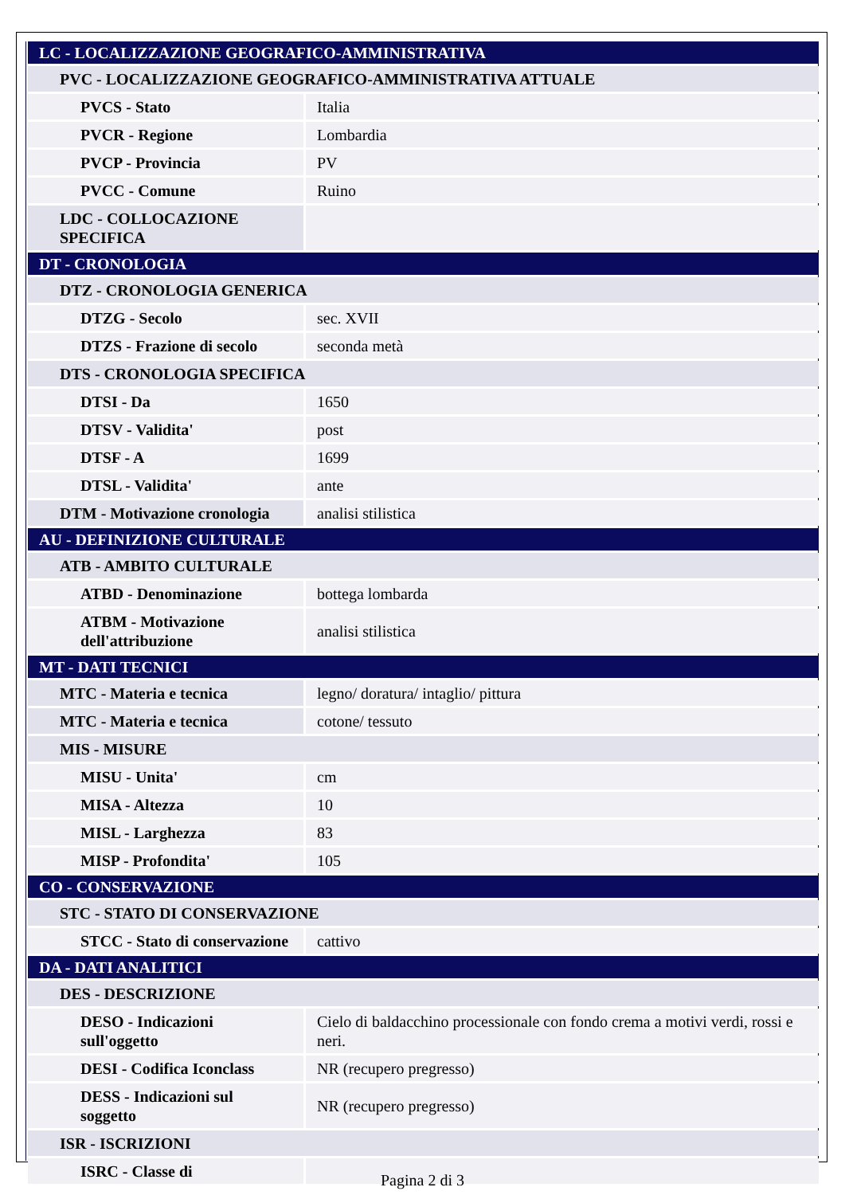| LC - LOCALIZZAZIONE GEOGRAFICO-AMMINISTRATIVA | |
| PVC - LOCALIZZAZIONE GEOGRAFICO-AMMINISTRATIVA ATTUALE | |
| PVCS - Stato | Italia |
| PVCR - Regione | Lombardia |
| PVCP - Provincia | PV |
| PVCC - Comune | Ruino |
| LDC - COLLOCAZIONE SPECIFICA | |
| DT - CRONOLOGIA | |
| DTZ - CRONOLOGIA GENERICA | |
| DTZG - Secolo | sec. XVII |
| DTZS - Frazione di secolo | seconda metà |
| DTS - CRONOLOGIA SPECIFICA | |
| DTSI - Da | 1650 |
| DTSV - Validita' | post |
| DTSF - A | 1699 |
| DTSL - Validita' | ante |
| DTM - Motivazione cronologia | analisi stilistica |
| AU - DEFINIZIONE CULTURALE | |
| ATB - AMBITO CULTURALE | |
| ATBD - Denominazione | bottega lombarda |
| ATBM - Motivazione dell'attribuzione | analisi stilistica |
| MT - DATI TECNICI | |
| MTC - Materia e tecnica | legno/ doratura/ intaglio/ pittura |
| MTC - Materia e tecnica | cotone/ tessuto |
| MIS - MISURE | |
| MISU - Unita' | cm |
| MISA - Altezza | 10 |
| MISL - Larghezza | 83 |
| MISP - Profondita' | 105 |
| CO - CONSERVAZIONE | |
| STC - STATO DI CONSERVAZIONE | |
| STCC - Stato di conservazione | cattivo |
| DA - DATI ANALITICI | |
| DES - DESCRIZIONE | |
| DESO - Indicazioni sull'oggetto | Cielo di baldacchino processionale con fondo crema a motivi verdi, rossi e neri. |
| DESI - Codifica Iconclass | NR (recupero pregresso) |
| DESS - Indicazioni sul soggetto | NR (recupero pregresso) |
| ISR - ISCRIZIONI | |
| ISRC - Classe di | |
Pagina 2 di 3